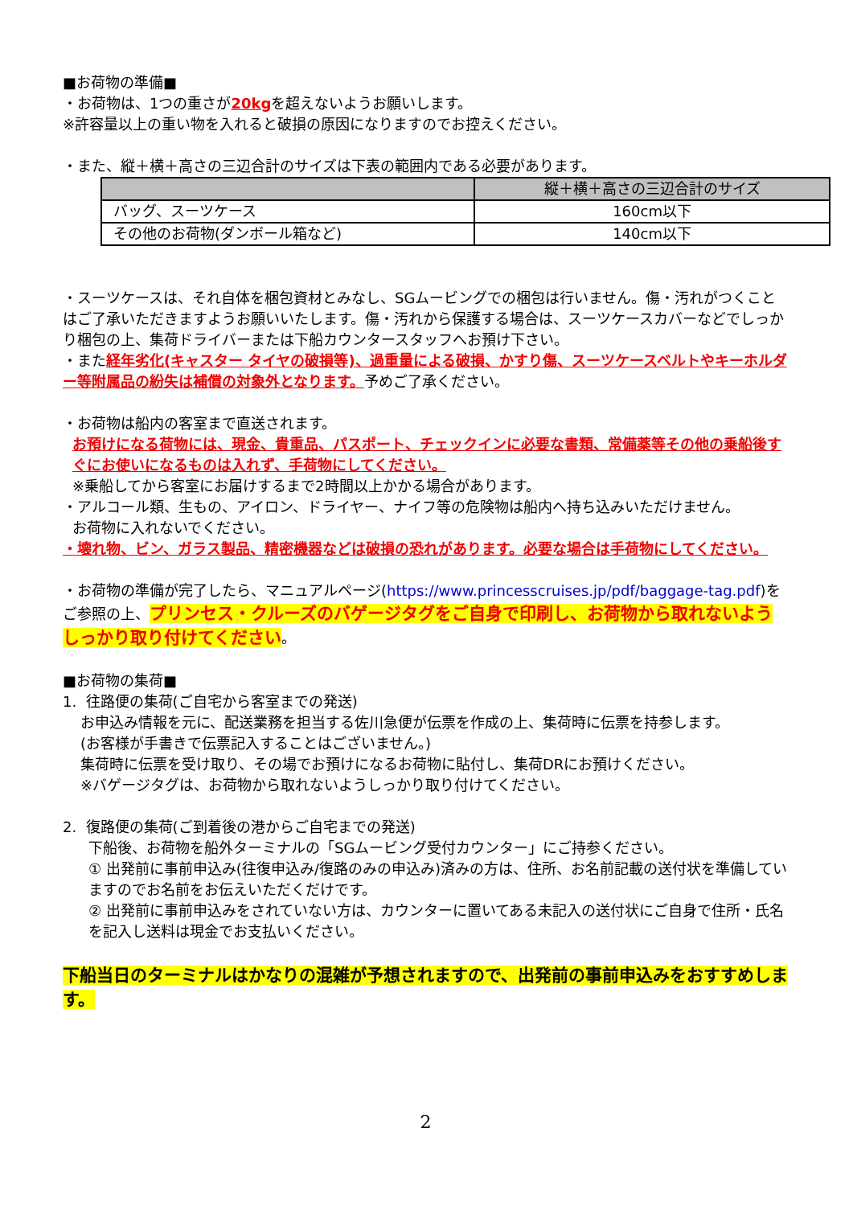■お荷物の準備■
・お荷物は、1つの重さが20kgを超えないようお願いします。
※許容量以上の重い物を入れると破損の原因になりますのでお控えください。
・また、縦＋横＋高さの三辺合計のサイズは下表の範囲内である必要があります。
| | 縦＋横＋高さの三辺合計のサイズ |
| --- | --- |
| バッグ、スーツケース | 160cm以下 |
| その他のお荷物(ダンボール箱など) | 140cm以下 |
・スーツケースは、それ自体を梱包資材とみなし、SGムービングでの梱包は行いません。傷・汚れがつくことはご了承いただきますようお願いいたします。傷・汚れから保護する場合は、スーツケースカバーなどでしっかり梱包の上、集荷ドライバーまたは下船カウンタースタッフへお預け下さい。
・また経年劣化(キャスター タイヤの破損等)、過重量による破損、かすり傷、スーツケースベルトやキーホルダー等附属品の紛失は補償の対象外となります。予めご了承ください。
・お荷物は船内の客室まで直送されます。
お預けになる荷物には、現金、貴重品、パスポート、チェックインに必要な書類、常備薬等その他の乗船後すぐにお使いになるものは入れず、手荷物にしてください。
※乗船してから客室にお届けするまで2時間以上かかる場合があります。
・アルコール類、生もの、アイロン、ドライヤー、ナイフ等の危険物は船内へ持ち込みいただけません。
お荷物に入れないでください。
・壊れ物、ビン、ガラス製品、精密機器などは破損の恐れがあります。必要な場合は手荷物にしてください。
・お荷物の準備が完了したら、マニュアルページ(https://www.princesscruises.jp/pdf/baggage-tag.pdf)をご参照の上、プリンセス・クルーズのバゲージタグをご自身で印刷し、お荷物から取れないようしっかり取り付けてください。
■お荷物の集荷■
1. 往路便の集荷(ご自宅から客室までの発送)
お申込み情報を元に、配送業務を担当する佐川急便が伝票を作成の上、集荷時に伝票を持参します。
(お客様が手書きで伝票記入することはございません。)
集荷時に伝票を受け取り、その場でお預けになるお荷物に貼付し、集荷DRにお預けください。
※バゲージタグは、お荷物から取れないようしっかり取り付けてください。
2. 復路便の集荷(ご到着後の港からご自宅までの発送)
下船後、お荷物を船外ターミナルの「SGムービング受付カウンター」にご持参ください。
① 出発前に事前申込み(往復申込み/復路のみの申込み)済みの方は、住所、お名前記載の送付状を準備していますのでお名前をお伝えいただくだけです。
② 出発前に事前申込みをされていない方は、カウンターに置いてある未記入の送付状にご自身で住所・氏名を記入し送料は現金でお支払いください。
下船当日のターミナルはかなりの混雑が予想されますので、出発前の事前申込みをおすすめします。
2